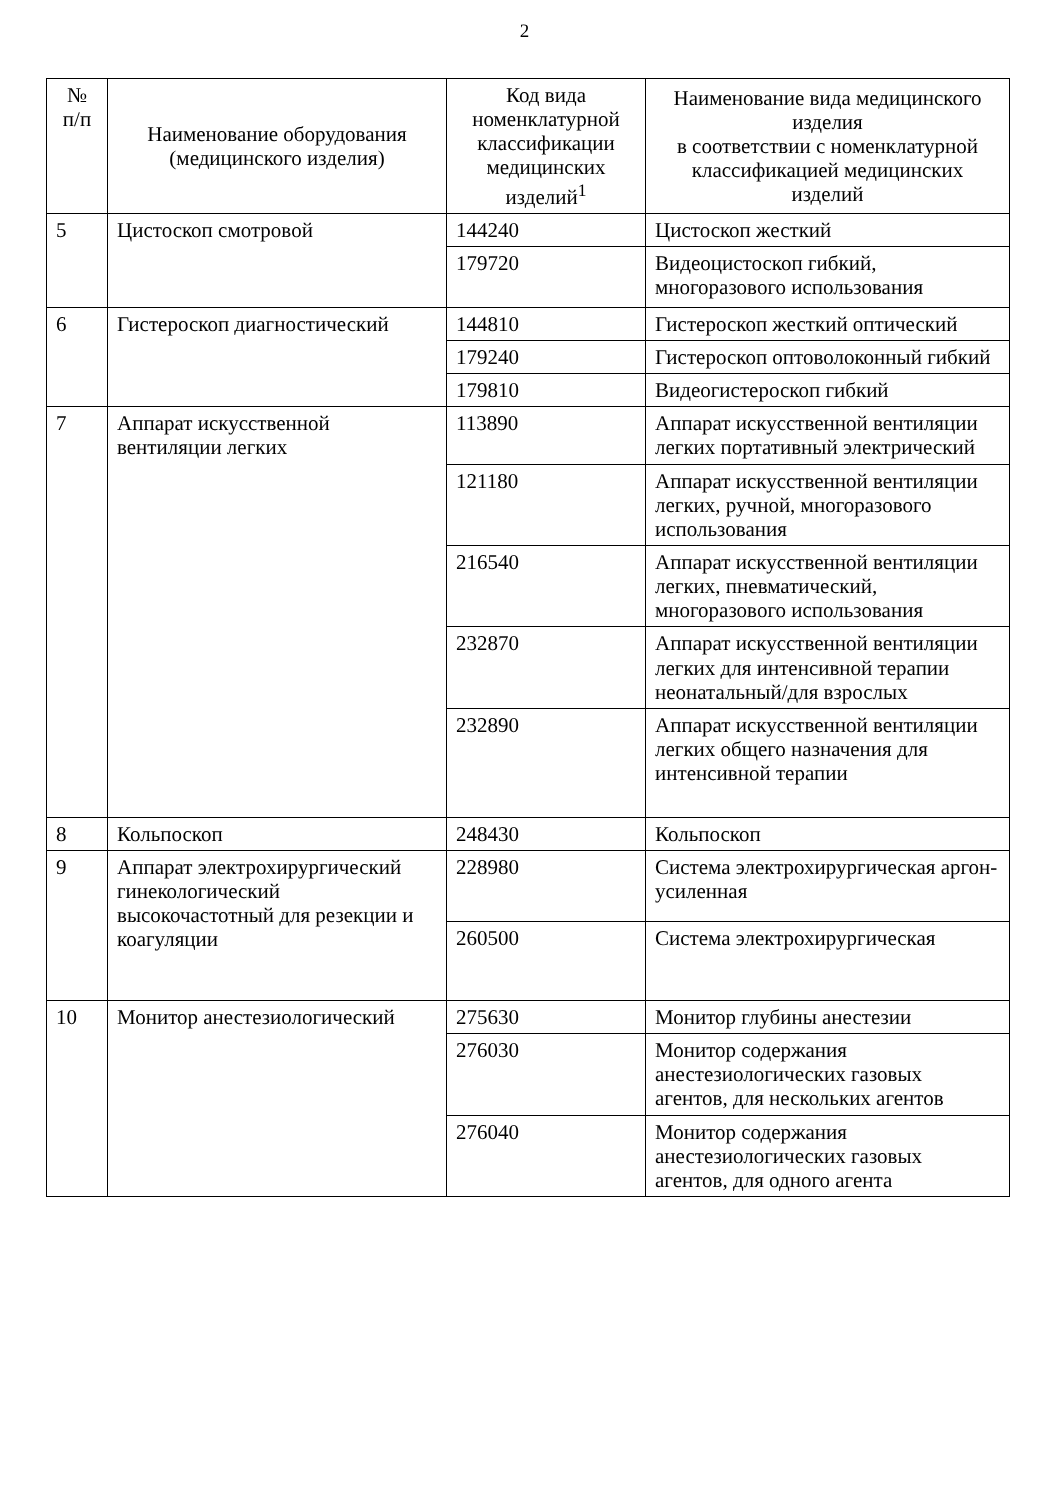2
| № п/п | Наименование оборудования (медицинского изделия) | Код вида номенклатурной классификации медицинских изделий<sup>1</sup> | Наименование вида медицинского изделия в соответствии с номенклатурной классификацией медицинских изделий |
| --- | --- | --- | --- |
| 5 | Цистоскоп смотровой | 144240 | Цистоскоп жесткий |
| | | 179720 | Видеоцистоскоп гибкий, многоразового использования |
| 6 | Гистероскоп диагностический | 144810 | Гистероскоп жесткий оптический |
| | | 179240 | Гистероскоп оптоволоконный гибкий |
| | | 179810 | Видеогистероскоп гибкий |
| 7 | Аппарат искусственной вентиляции легких | 113890 | Аппарат искусственной вентиляции легких портативный электрический |
| | | 121180 | Аппарат искусственной вентиляции легких, ручной, многоразового использования |
| | | 216540 | Аппарат искусственной вентиляции легких, пневматический, многоразового использования |
| | | 232870 | Аппарат искусственной вентиляции легких для интенсивной терапии неонатальный/для взрослых |
| | | 232890 | Аппарат искусственной вентиляции легких общего назначения для интенсивной терапии |
| 8 | Кольпоскоп | 248430 | Кольпоскоп |
| 9 | Аппарат электрохирургический гинекологический высокочастотный для резекции и коагуляции | 228980 | Система электрохирургическая аргон-усиленная |
| | | 260500 | Система электрохирургическая |
| 10 | Монитор анестезиологический | 275630 | Монитор глубины анестезии |
| | | 276030 | Монитор содержания анестезиологических газовых агентов, для нескольких агентов |
| | | 276040 | Монитор содержания анестезиологических газовых агентов, для одного агента |